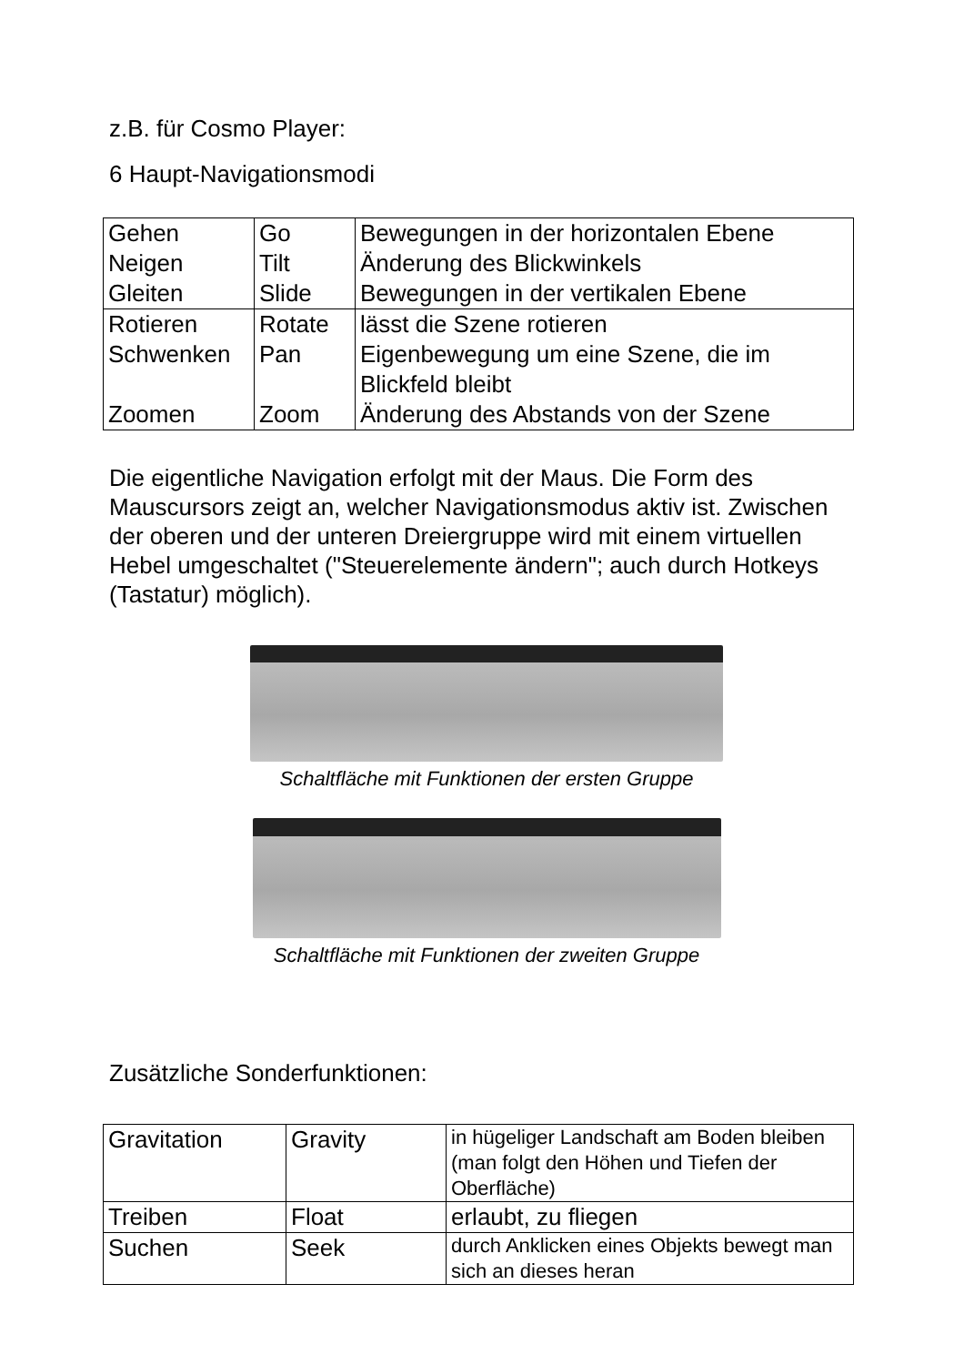z.B. für Cosmo Player:
6 Haupt-Navigationsmodi
| Gehen Neigen Gleiten | Go Tilt Slide | Bewegungen in der horizontalen Ebene Änderung des Blickwinkels Bewegungen in der vertikalen Ebene |
| Rotieren Schwenken Zoomen | Rotate Pan Zoom | lässt die Szene rotieren Eigenbewegung um eine Szene, die im Blickfeld bleibt Änderung des Abstands von der Szene |
Die eigentliche Navigation erfolgt mit der Maus. Die Form des Mauscursors zeigt an, welcher Navigationsmodus aktiv ist. Zwischen der oberen und der unteren Dreiergruppe wird mit einem virtuellen Hebel umgeschaltet ("Steuerelemente ändern"; auch durch Hotkeys (Tastatur) möglich).
Schaltfläche mit Funktionen der ersten Gruppe
Schaltfläche mit Funktionen der zweiten Gruppe
Zusätzliche Sonderfunktionen:
| Gravitation | Gravity | in hügeliger Landschaft am Boden bleiben (man folgt den Höhen und Tiefen der Oberfläche) |
| Treiben | Float | erlaubt, zu fliegen |
| Suchen | Seek | durch Anklicken eines Objekts bewegt man sich an dieses heran |